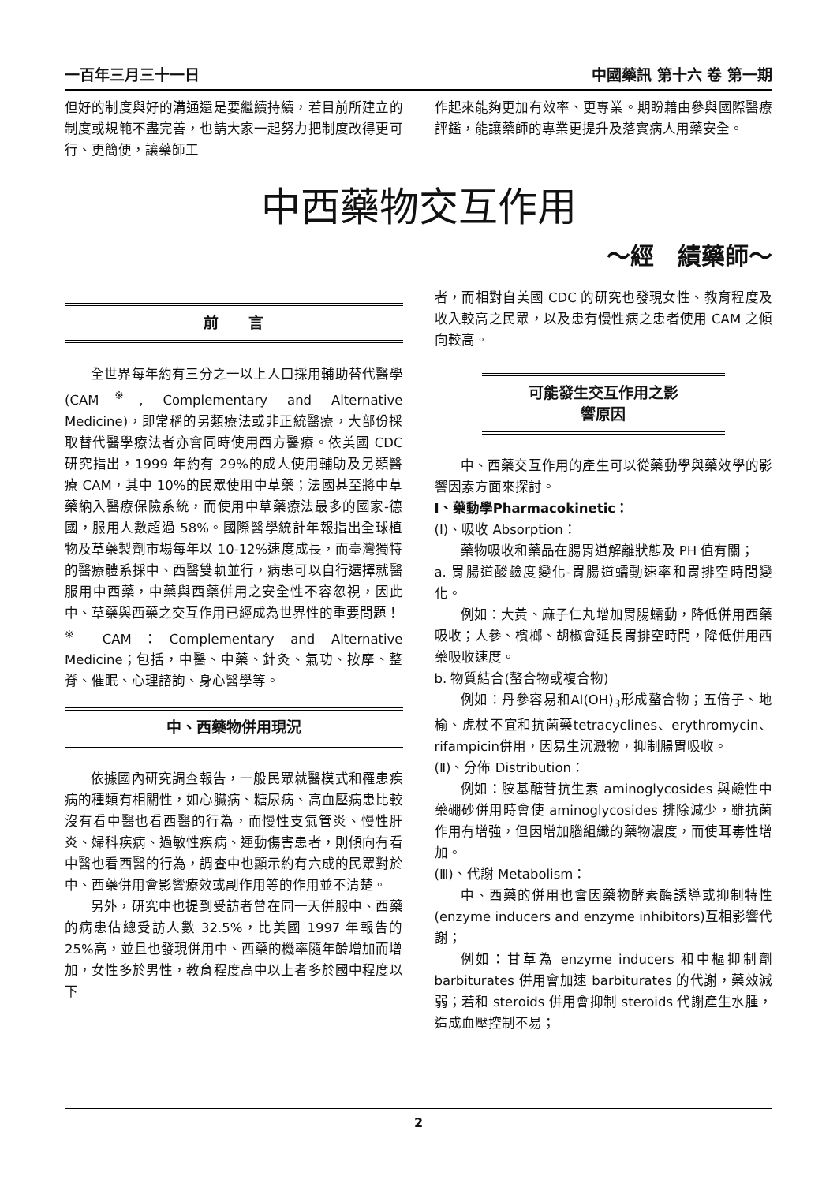一百年三月三十一日 中國藥訊 第十六 卷 第一期
但好的制度與好的溝通還是要繼續持續，若目前所建立的制度或規範不盡完善，也請大家一起努力把制度改得更可行、更簡便，讓藥師工
作起來能夠更加有效率、更專業。期盼藉由參與國際醫療評鑑，能讓藥師的專業更提升及落實病人用藥安全。
中西藥物交互作用
～經　績藥師～
前　　言
全世界每年約有三分之一以上人口採用輔助替代醫學(CAM<sup>※</sup>, Complementary and Alternative Medicine)，即常稱的另類療法或非正統醫療，大部份採取替代醫學療法者亦會同時使用西方醫療。依美國 CDC 研究指出，1999 年約有 29%的成人使用輔助及另類醫療 CAM，其中 10%的民眾使用中草藥；法國甚至將中草藥納入醫療保險系統，而使用中草藥療法最多的國家-德國，服用人數超過 58%。國際醫學統計年報指出全球植物及草藥製劑市場每年以 10-12%速度成長，而臺灣獨特的醫療體系採中、西醫雙軌並行，病患可以自行選擇就醫服用中西藥，中藥與西藥併用之安全性不容忽視，因此中、草藥與西藥之交互作用已經成為世界性的重要問題！
<sup>※</sup> CAM：Complementary and Alternative Medicine；包括，中醫、中藥、針灸、氣功、按摩、整脊、催眠、心理諮詢、身心醫學等。
中、西藥物併用現況
依據國內研究調查報告，一般民眾就醫模式和罹患疾病的種類有相關性，如心臟病、糖尿病、高血壓病患比較沒有看中醫也看西醫的行為，而慢性支氣管炎、慢性肝炎、婦科疾病、過敏性疾病、運動傷害患者，則傾向有看中醫也看西醫的行為，調查中也顯示約有六成的民眾對於中、西藥併用會影響療效或副作用等的作用並不清楚。
另外，研究中也提到受訪者曾在同一天併服中、西藥的病患佔總受訪人數 32.5%，比美國 1997 年報告的 25%高，並且也發現併用中、西藥的機率隨年齡增加而增加，女性多於男性，教育程度高中以上者多於國中程度以下
者，而相對自美國 CDC 的研究也發現女性、教育程度及收入較高之民眾，以及患有慢性病之患者使用 CAM 之傾向較高。
可能發生交互作用之影
響原因
中、西藥交互作用的產生可以從藥動學與藥效學的影響因素方面來探討。
Ⅰ、藥動學Pharmacokinetic：
(Ⅰ)、吸收 Absorption：
藥物吸收和藥品在腸胃道解離狀態及 PH 值有關；
a. 胃腸道酸鹼度變化-胃腸道蠕動速率和胃排空時間變化。
例如：大黃、麻子仁丸增加胃腸蠕動，降低併用西藥吸收；人參、檳榔、胡椒會延長胃排空時間，降低併用西藥吸收速度。
b. 物質結合(螯合物或複合物)
例如：丹參容易和Al(OH)<sub>3</sub>形成螯合物；五倍子、地榆、虎杖不宜和抗菌藥tetracyclines、erythromycin、rifampicin併用，因易生沉澱物，抑制腸胃吸收。
(Ⅱ)、分佈 Distribution：
例如：胺基醣苷抗生素 aminoglycosides 與鹼性中藥硼砂併用時會使 aminoglycosides 排除減少，雖抗菌作用有增強，但因增加腦組織的藥物濃度，而使耳毒性增加。
(Ⅲ)、代謝 Metabolism：
中、西藥的併用也會因藥物酵素酶誘導或抑制特性(enzyme inducers and enzyme inhibitors)互相影響代謝；
例如：甘草為 enzyme inducers 和中樞抑制劑 barbiturates 併用會加速 barbiturates 的代謝，藥效減弱；若和 steroids 併用會抑制 steroids 代謝產生水腫，造成血壓控制不易；
2